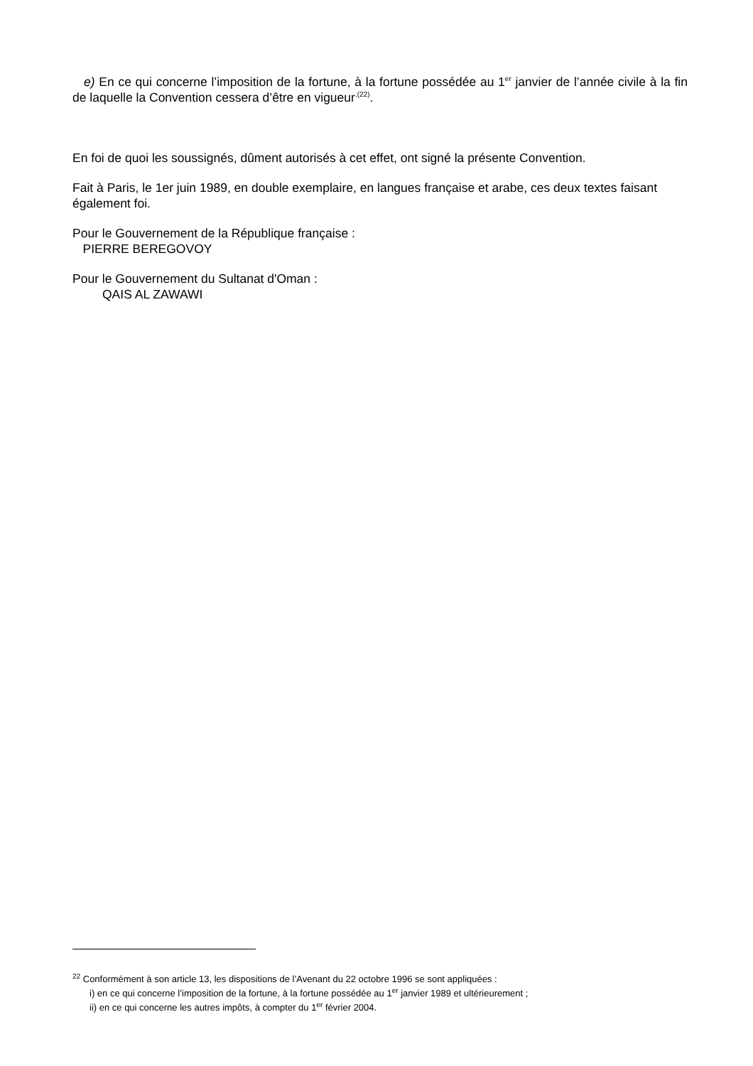e) En ce qui concerne l’imposition de la fortune, à la fortune possédée au 1<sup>er</sup> janvier de l’année civile à la fin de laquelle la Convention cessera d’être en vigueur<sup>.(22)</sup>.
En foi de quoi les soussignés, dûment autorisés à cet effet, ont signé la présente Convention.
Fait à Paris, le 1er juin 1989, en double exemplaire, en langues française et arabe, ces deux textes faisant également foi.
Pour le Gouvernement de la République française :
PIERRE BEREGOVOY
Pour le Gouvernement du Sultanat d'Oman :
QAIS AL ZAWAWI
<sup>22</sup> Conformément à son article 13, les dispositions de l’Avenant du 22 octobre 1996 se sont appliquées :
i) en ce qui concerne l’imposition de la fortune, à la fortune possédée au 1<sup>er</sup> janvier 1989 et ultérieurement ;
ii) en ce qui concerne les autres impôts, à compter du 1<sup>er</sup> février 2004.